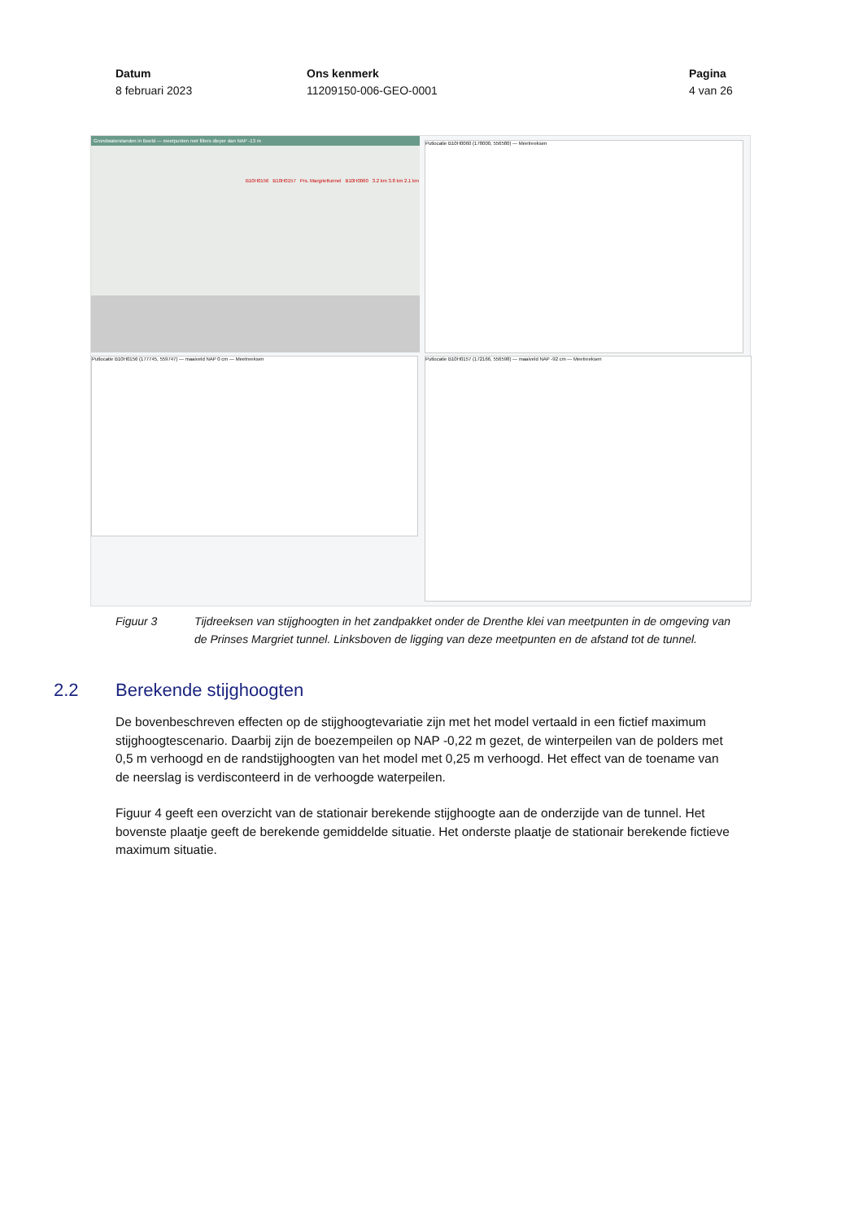Datum
8 februari 2023
Ons kenmerk
11209150-006-GEO-0001
Pagina
4 van 26
Grondwaterstanden in Beeld — meetpunten met filters dieper dan NAP -13 m
B10H0156 B10H0157 Prs. Margriettunnel B10H0060 3.2 km 3.8 km 2.1 km
Putlocatie B10H0060 (178000, 556580) — Meetreeksen
Putlocatie B10H0156 (177745, 559747) — maaiveld NAP 0 cm — Meetreeksen Putlocatie B10H0157 (172166, 556598) — maaiveld NAP -92 cm — Meetreeksen
Figuur 3 Tijdreeksen van stijghoogten in het zandpakket onder de Drenthe klei van meetpunten in de omgeving van de Prinses Margriet tunnel. Linksboven de ligging van deze meetpunten en de afstand tot de tunnel.
2.2 Berekende stijghoogten
De bovenbeschreven effecten op de stijghoogtevariatie zijn met het model vertaald in een fictief maximum stijghoogtescenario. Daarbij zijn de boezempeilen op NAP -0,22 m gezet, de winterpeilen van de polders met 0,5 m verhoogd en de randstijghoogten van het model met 0,25 m verhoogd. Het effect van de toename van de neerslag is verdisconteerd in de verhoogde waterpeilen.
Figuur 4 geeft een overzicht van de stationair berekende stijghoogte aan de onderzijde van de tunnel. Het bovenste plaatje geeft de berekende gemiddelde situatie. Het onderste plaatje de stationair berekende fictieve maximum situatie.